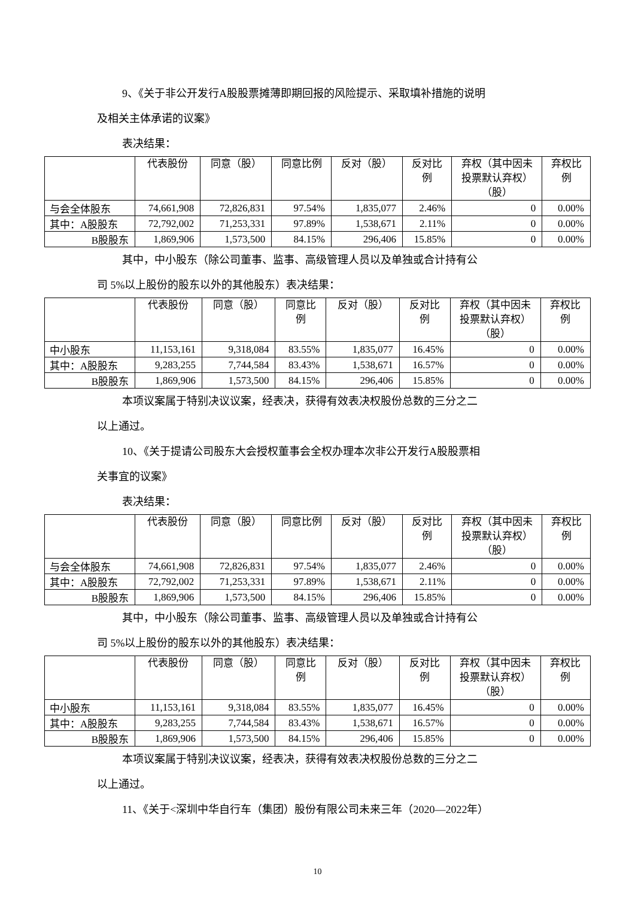9、《关于非公开发行A股股票摊薄即期回报的风险提示、采取填补措施的说明
及相关主体承诺的议案》
表决结果：
| | 代表股份 | 同意（股） | 同意比例 | 反对（股） | 反对比 例 | 弃权（其中因未投票默认弃权）（股） | 弃权比 例 |
| --- | --- | --- | --- | --- | --- | --- | --- |
| 与会全体股东 | 74,661,908 | 72,826,831 | 97.54% | 1,835,077 | 2.46% | 0 | 0.00% |
| 其中：A股股东 | 72,792,002 | 71,253,331 | 97.89% | 1,538,671 | 2.11% | 0 | 0.00% |
| B股股东 | 1,869,906 | 1,573,500 | 84.15% | 296,406 | 15.85% | 0 | 0.00% |
其中，中小股东（除公司董事、监事、高级管理人员以及单独或合计持有公
司 5%以上股份的股东以外的其他股东）表决结果：
| | 代表股份 | 同意（股） | 同意比 例 | 反对（股） | 反对比 例 | 弃权（其中因未投票默认弃权）（股） | 弃权比 例 |
| --- | --- | --- | --- | --- | --- | --- | --- |
| 中小股东 | 11,153,161 | 9,318,084 | 83.55% | 1,835,077 | 16.45% | 0 | 0.00% |
| 其中：A股股东 | 9,283,255 | 7,744,584 | 83.43% | 1,538,671 | 16.57% | 0 | 0.00% |
| B股股东 | 1,869,906 | 1,573,500 | 84.15% | 296,406 | 15.85% | 0 | 0.00% |
本项议案属于特别决议议案，经表决，获得有效表决权股份总数的三分之二
以上通过。
10、《关于提请公司股东大会授权董事会全权办理本次非公开发行A股股票相
关事宜的议案》
表决结果：
| | 代表股份 | 同意（股） | 同意比例 | 反对（股） | 反对比 例 | 弃权（其中因未投票默认弃权）（股） | 弃权比 例 |
| --- | --- | --- | --- | --- | --- | --- | --- |
| 与会全体股东 | 74,661,908 | 72,826,831 | 97.54% | 1,835,077 | 2.46% | 0 | 0.00% |
| 其中：A股股东 | 72,792,002 | 71,253,331 | 97.89% | 1,538,671 | 2.11% | 0 | 0.00% |
| B股股东 | 1,869,906 | 1,573,500 | 84.15% | 296,406 | 15.85% | 0 | 0.00% |
其中，中小股东（除公司董事、监事、高级管理人员以及单独或合计持有公
司 5%以上股份的股东以外的其他股东）表决结果：
| | 代表股份 | 同意（股） | 同意比 例 | 反对（股） | 反对比 例 | 弃权（其中因未投票默认弃权）（股） | 弃权比 例 |
| --- | --- | --- | --- | --- | --- | --- | --- |
| 中小股东 | 11,153,161 | 9,318,084 | 83.55% | 1,835,077 | 16.45% | 0 | 0.00% |
| 其中：A股股东 | 9,283,255 | 7,744,584 | 83.43% | 1,538,671 | 16.57% | 0 | 0.00% |
| B股股东 | 1,869,906 | 1,573,500 | 84.15% | 296,406 | 15.85% | 0 | 0.00% |
本项议案属于特别决议议案，经表决，获得有效表决权股份总数的三分之二
以上通过。
11、《关于<深圳中华自行车（集团）股份有限公司未来三年（2020—2022年）
10